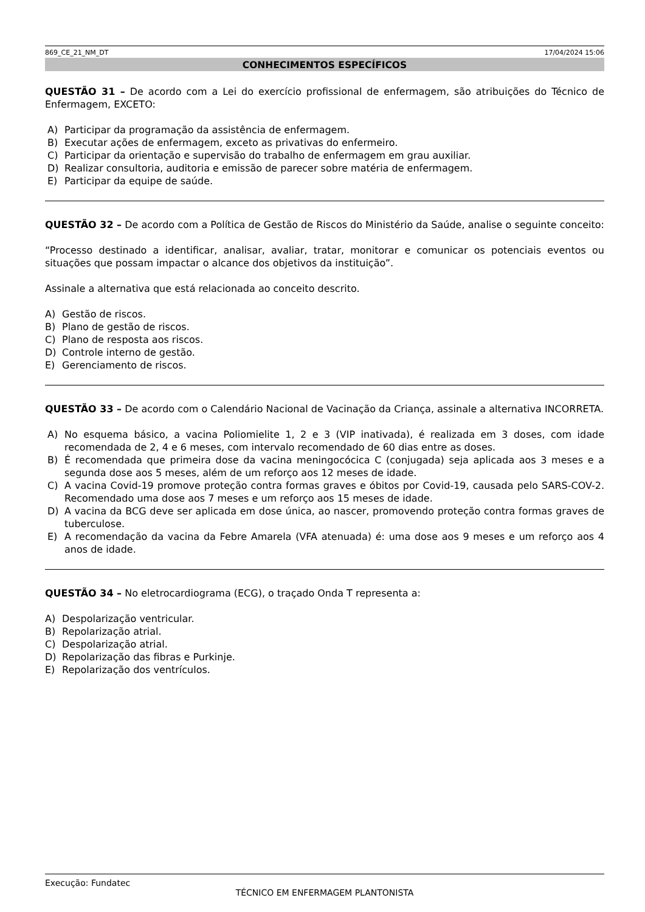869_CE_21_NM_DT 17/04/2024 15:06
CONHECIMENTOS ESPECÍFICOS
QUESTÃO 31 – De acordo com a Lei do exercício profissional de enfermagem, são atribuições do Técnico de Enfermagem, EXCETO:
A) Participar da programação da assistência de enfermagem.
B) Executar ações de enfermagem, exceto as privativas do enfermeiro.
C) Participar da orientação e supervisão do trabalho de enfermagem em grau auxiliar.
D) Realizar consultoria, auditoria e emissão de parecer sobre matéria de enfermagem.
E) Participar da equipe de saúde.
QUESTÃO 32 – De acordo com a Política de Gestão de Riscos do Ministério da Saúde, analise o seguinte conceito:
“Processo destinado a identificar, analisar, avaliar, tratar, monitorar e comunicar os potenciais eventos ou situações que possam impactar o alcance dos objetivos da instituição”.
Assinale a alternativa que está relacionada ao conceito descrito.
A) Gestão de riscos.
B) Plano de gestão de riscos.
C) Plano de resposta aos riscos.
D) Controle interno de gestão.
E) Gerenciamento de riscos.
QUESTÃO 33 – De acordo com o Calendário Nacional de Vacinação da Criança, assinale a alternativa INCORRETA.
A) No esquema básico, a vacina Poliomielite 1, 2 e 3 (VIP inativada), é realizada em 3 doses, com idade recomendada de 2, 4 e 6 meses, com intervalo recomendado de 60 dias entre as doses.
B) É recomendada que primeira dose da vacina meningocócica C (conjugada) seja aplicada aos 3 meses e a segunda dose aos 5 meses, além de um reforço aos 12 meses de idade.
C) A vacina Covid-19 promove proteção contra formas graves e óbitos por Covid-19, causada pelo SARS-COV-2. Recomendado uma dose aos 7 meses e um reforço aos 15 meses de idade.
D) A vacina da BCG deve ser aplicada em dose única, ao nascer, promovendo proteção contra formas graves de tuberculose.
E) A recomendação da vacina da Febre Amarela (VFA atenuada) é: uma dose aos 9 meses e um reforço aos 4 anos de idade.
QUESTÃO 34 – No eletrocardiograma (ECG), o traçado Onda T representa a:
A) Despolarização ventricular.
B) Repolarização atrial.
C) Despolarização atrial.
D) Repolarização das fibras e Purkinje.
E) Repolarização dos ventrículos.
Execução: Fundatec
TÉCNICO EM ENFERMAGEM PLANTONISTA